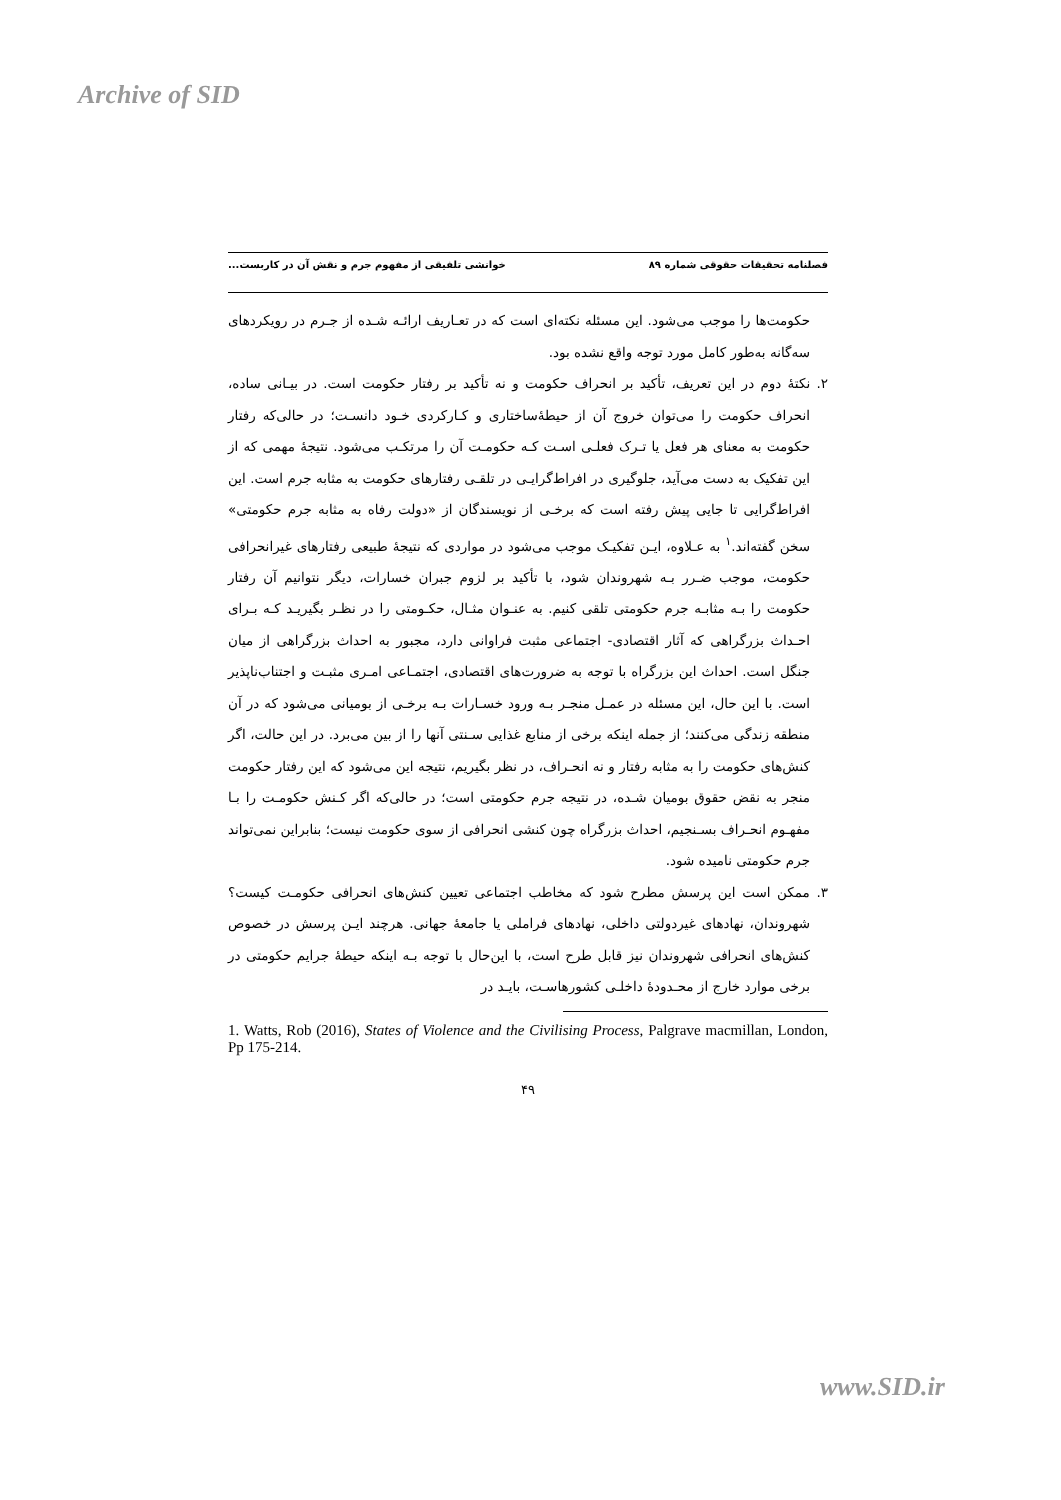Archive of SID
فصلنامه تحقیقات حقوقی شماره ۸۹ خوانشی تلفیقی از مفهوم جرم و نقش آن در کاربست...
حکومت‌ها را موجب می‌شود. این مسئله نکته‌ای است که در تعـاریف ارائـه شـده از جـرم در رویکردهای سه‌گانه به‌طور کامل مورد توجه واقع نشده بود.
۲. نکتهٔ دوم در این تعریف، تأکید بر انحراف حکومت و نه تأکید بر رفتار حکومت است. در بیـانی ساده، انحراف حکومت را می‌توان خروج آن از حیطهٔ‌ساختاری و کـارکردی خـود دانسـت؛ در حالی‌که رفتار حکومت به معنای هر فعل یا تـرک فعلـی اسـت کـه حکومـت آن را مرتکـب می‌شود. نتیجهٔ مهمی که از این تفکیک به دست می‌آید، جلوگیری در افراط‌گرایـی در تلقـی رفتارهای حکومت به مثابه جرم است. این افراط‌گرایی تا جایی پیش رفته است که برخـی از نویسندگان از «دولت رفاه به مثابه جرم حکومتی» سخن گفته‌اند.<sup>۱</sup> به عـلاوه، ایـن تفکیـک موجب می‌شود در مواردی که نتیجهٔ طبیعی رفتارهای غیرانحرافی حکومت، موجب ضـرر بـه شهروندان شود، با تأکید بر لزوم جبران خسارات، دیگر نتوانیم آن رفتار حکومت را بـه مثابـه جرم حکومتی تلقی کنیم. به عنـوان مثـال، حکـومتی را در نظـر بگیریـد کـه بـرای احـداث بزرگراهی که آثار اقتصادی- اجتماعی مثبت فراوانی دارد، مجبور به احداث بزرگراهی از میان جنگل است. احداث این بزرگراه با توجه به ضرورت‌های اقتصادی، اجتمـاعی امـری مثبـت و اجتناب‌ناپذیر است. با این حال، این مسئله در عمـل منجـر بـه ورود خسـارات بـه برخـی از بومیانی می‌شود که در آن منطقه زندگی می‌کنند؛ از جمله اینکه برخی از منابع غذایی سـنتی آنها را از بین می‌برد. در این حالت، اگر کنش‌های حکومت را به مثابه رفتار و نه انحـراف، در نظر بگیریم، نتیجه این می‌شود که این رفتار حکومت منجر به نقض حقوق بومیان شـده، در نتیجه جرم حکومتی است؛ در حالی‌که اگر کـنش حکومـت را بـا مفهـوم انحـراف بسـنجیم، احداث بزرگراه چون کنشی انحرافی از سوی حکومت نیست؛ بنابراین نمی‌تواند جرم حکومتی نامیده شود.
۳. ممکن است این پرسش مطرح شود که مخاطب اجتماعی تعیین کنش‌های انحرافی حکومـت کیست؟ شهروندان، نهادهای غیردولتی داخلی، نهادهای فراملی یا جامعهٔ جهانی. هرچند ایـن پرسش در خصوص کنش‌های انحرافی شهروندان نیز قابل طرح است، با این‌حال با توجه بـه اینکه حیطهٔ جرایم حکومتی در برخی موارد خارج از محـدودهٔ داخلـی کشورهاسـت، بایـد در
1. Watts, Rob (2016), States of Violence and the Civilising Process, Palgrave macmillan, London, Pp 175-214.
۴۹
www.SID.ir